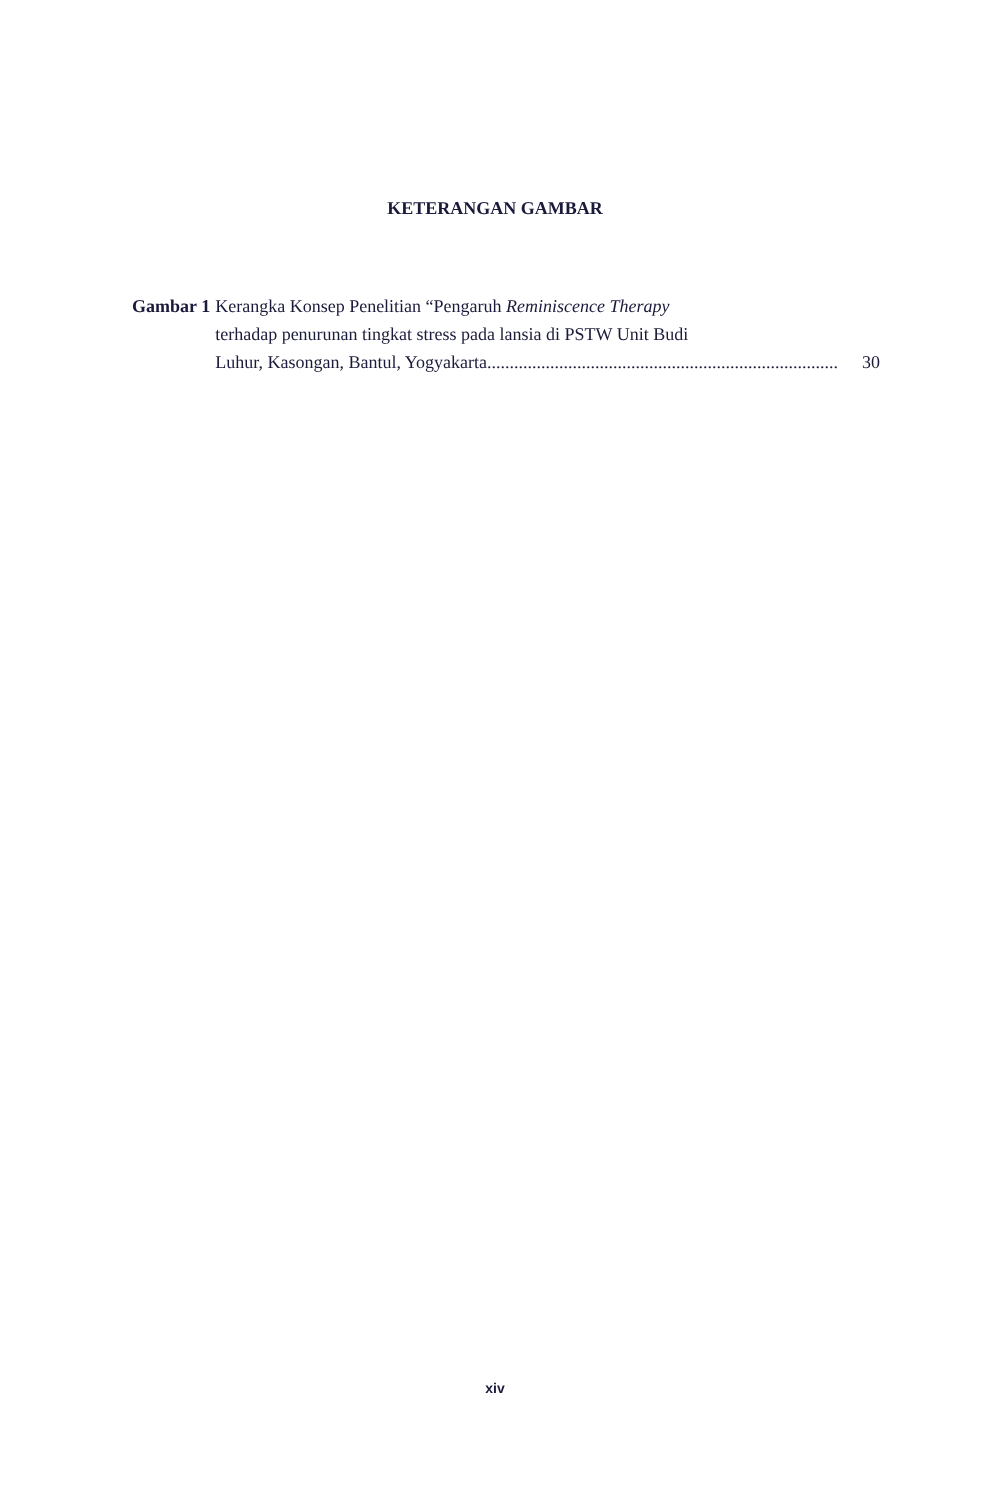KETERANGAN GAMBAR
Gambar 1 Kerangka Konsep Penelitian “Pengaruh Reminiscence Therapy
terhadap penurunan tingkat stress pada lansia di PSTW Unit Budi
Luhur, Kasongan, Bantul, Yogyakarta.............................................................................. 30
xiv